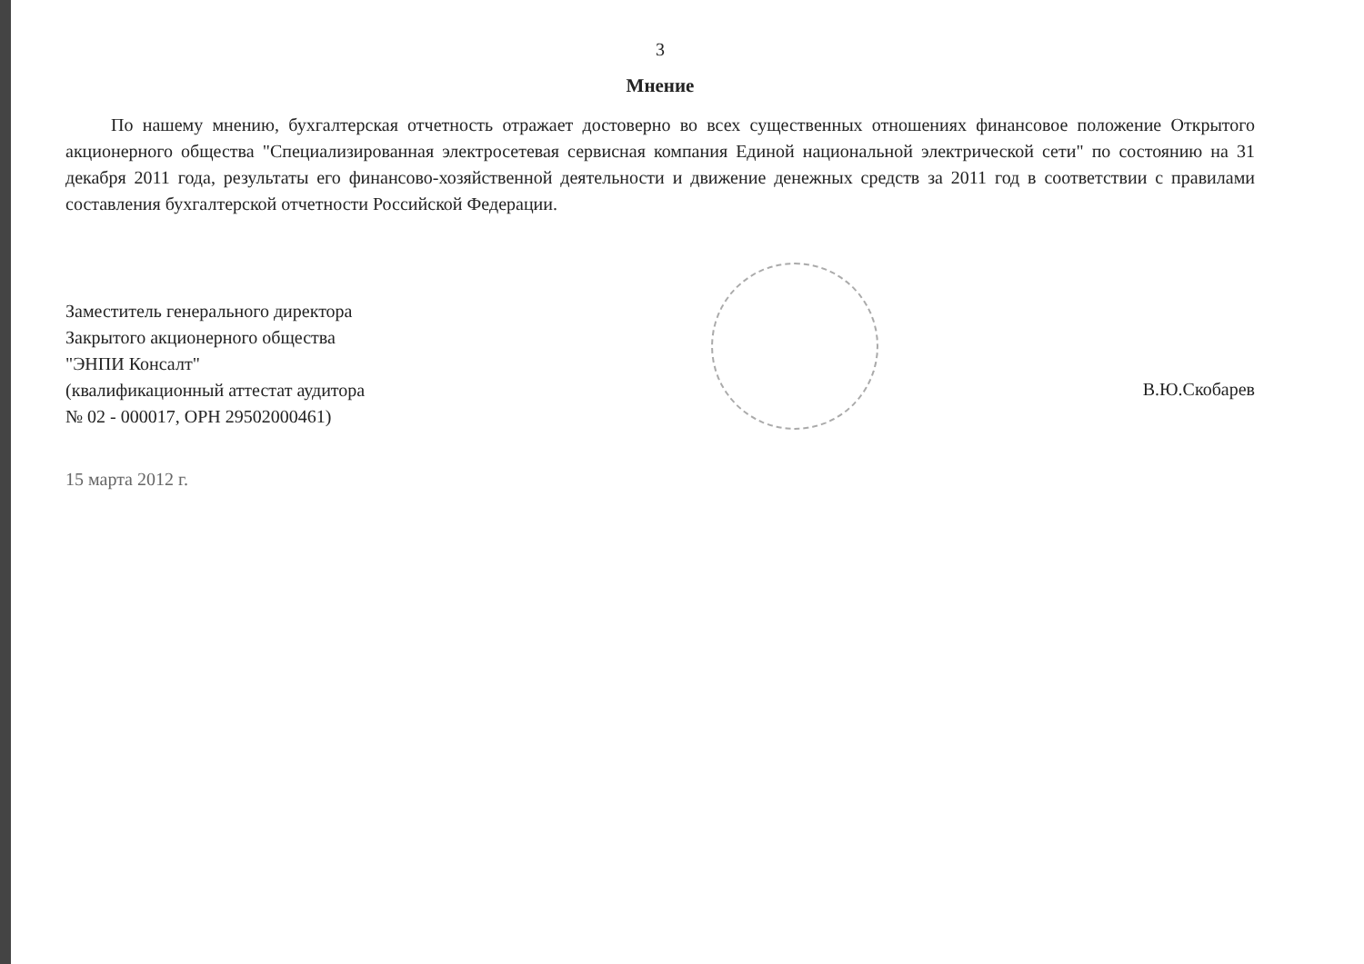3
Мнение
По нашему мнению, бухгалтерская отчетность отражает достоверно во всех существенных отношениях финансовое положение Открытого акционерного общества "Специализированная электросетевая сервисная компания Единой национальной электрической сети" по состоянию на 31 декабря 2011 года, результаты его финансово-хозяйственной деятельности и движение денежных средств за 2011 год в соответствии с правилами составления бухгалтерской отчетности Российской Федерации.
Заместитель генерального директора
Закрытого акционерного общества
"ЭНПИ Консалт"
(квалификационный аттестат аудитора
№ 02 - 000017, ОРН 29502000461)
В.Ю.Скобарев
15 марта 2012 г.